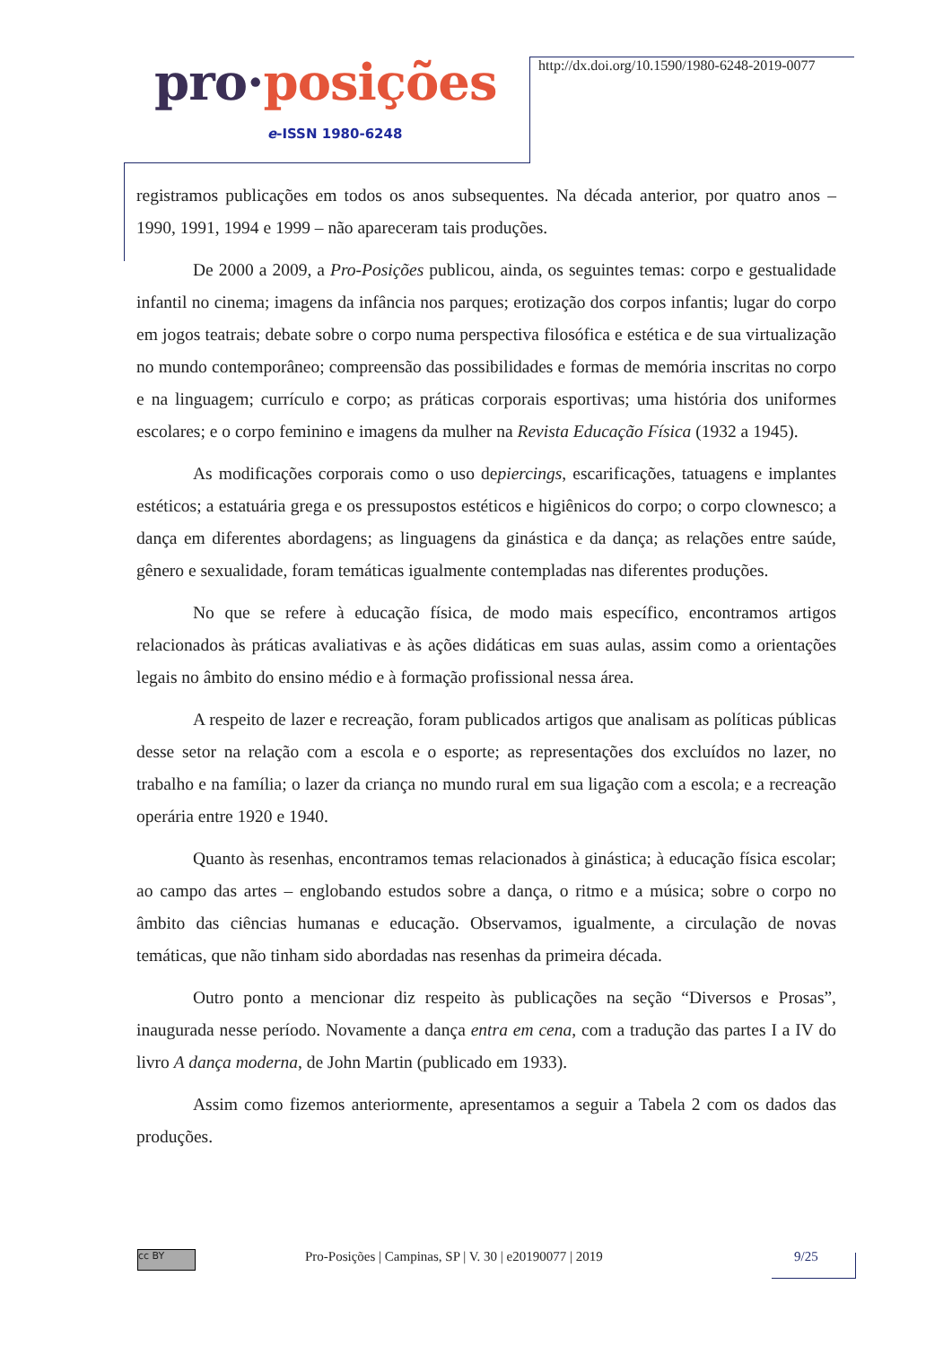pro·posições
e-ISSN 1980-6248
http://dx.doi.org/10.1590/1980-6248-2019-0077
registramos publicações em todos os anos subsequentes. Na década anterior, por quatro anos – 1990, 1991, 1994 e 1999 – não apareceram tais produções.
De 2000 a 2009, a Pro-Posições publicou, ainda, os seguintes temas: corpo e gestualidade infantil no cinema; imagens da infância nos parques; erotização dos corpos infantis; lugar do corpo em jogos teatrais; debate sobre o corpo numa perspectiva filosófica e estética e de sua virtualização no mundo contemporâneo; compreensão das possibilidades e formas de memória inscritas no corpo e na linguagem; currículo e corpo; as práticas corporais esportivas; uma história dos uniformes escolares; e o corpo feminino e imagens da mulher na Revista Educação Física (1932 a 1945).
As modificações corporais como o uso depiercings, escarificações, tatuagens e implantes estéticos; a estatuária grega e os pressupostos estéticos e higiênicos do corpo; o corpo clownesco; a dança em diferentes abordagens; as linguagens da ginástica e da dança; as relações entre saúde, gênero e sexualidade, foram temáticas igualmente contempladas nas diferentes produções.
No que se refere à educação física, de modo mais específico, encontramos artigos relacionados às práticas avaliativas e às ações didáticas em suas aulas, assim como a orientações legais no âmbito do ensino médio e à formação profissional nessa área.
A respeito de lazer e recreação, foram publicados artigos que analisam as políticas públicas desse setor na relação com a escola e o esporte; as representações dos excluídos no lazer, no trabalho e na família; o lazer da criança no mundo rural em sua ligação com a escola; e a recreação operária entre 1920 e 1940.
Quanto às resenhas, encontramos temas relacionados à ginástica; à educação física escolar; ao campo das artes – englobando estudos sobre a dança, o ritmo e a música; sobre o corpo no âmbito das ciências humanas e educação. Observamos, igualmente, a circulação de novas temáticas, que não tinham sido abordadas nas resenhas da primeira década.
Outro ponto a mencionar diz respeito às publicações na seção “Diversos e Prosas”, inaugurada nesse período. Novamente a dança entra em cena, com a tradução das partes I a IV do livro A dança moderna, de John Martin (publicado em 1933).
Assim como fizemos anteriormente, apresentamos a seguir a Tabela 2 com os dados das produções.
cc BY
Pro-Posições | Campinas, SP | V. 30 | e20190077 | 2019 9/25